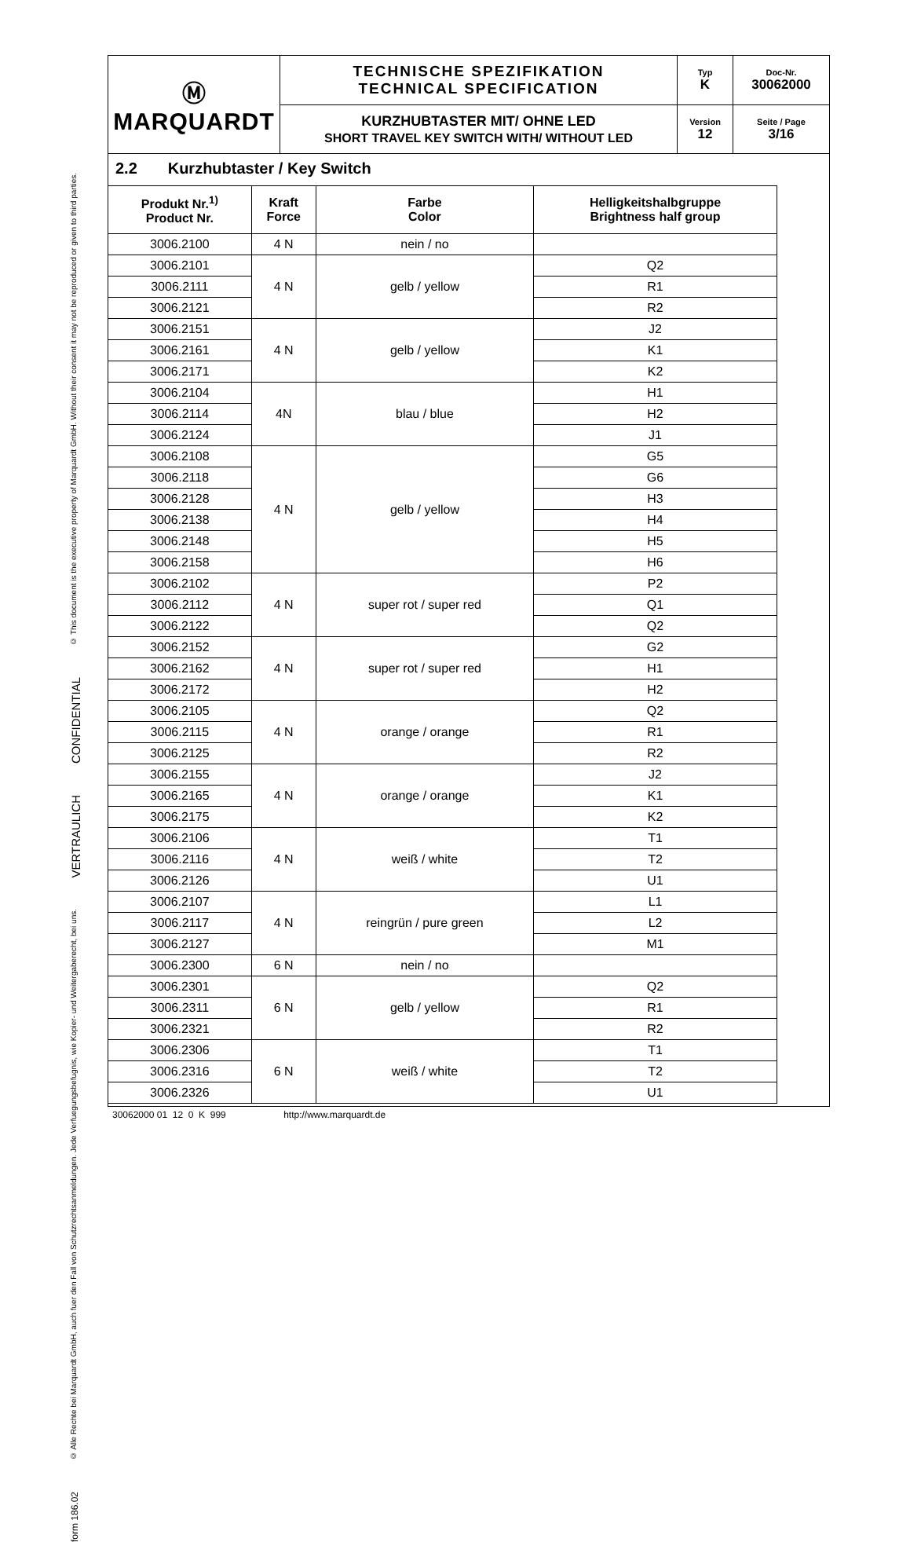| Ⓜ MARQUARDT | TECHNISCHE SPEZIFIKATION TECHNICAL SPECIFICATION | Typ K | Doc-Nr. 30062000 |
| | KURZHUBTASTER MIT/ OHNE LED SHORT TRAVEL KEY SWITCH WITH/ WITHOUT LED | Version 12 | Seite / Page 3/16 |
© This document is the executive property of Marquardt GmbH. Without their consent it may not be reproduced or given to third parties.
CONFIDENTIAL
VERTRAULICH
© Alle Rechte bei Marquardt GmbH, auch fuer den Fall von Schutzrechtsanmeldungen. Jede Verfuegungsbefugnis, wie Kopier- und Weitergaberecht, bei uns.
form 186.02
2.2 Kurzhubtaster / Key Switch
| Produkt Nr.<sup>1)</sup> Product Nr. | Kraft Force | Farbe Color | Helligkeitshalbgruppe Brightness half group |
| --- | --- | --- | --- |
| 3006.2100 | 4 N | nein / no | |
| 3006.2101 | 4 N | gelb / yellow | Q2 |
| 3006.2111 | | | R1 |
| 3006.2121 | | | R2 |
| 3006.2151 | 4 N | gelb / yellow | J2 |
| 3006.2161 | | | K1 |
| 3006.2171 | | | K2 |
| 3006.2104 | 4N | blau / blue | H1 |
| 3006.2114 | | | H2 |
| 3006.2124 | | | J1 |
| 3006.2108 | 4 N | gelb / yellow | G5 |
| 3006.2118 | | | G6 |
| 3006.2128 | | | H3 |
| 3006.2138 | | | H4 |
| 3006.2148 | | | H5 |
| 3006.2158 | | | H6 |
| 3006.2102 | 4 N | super rot / super red | P2 |
| 3006.2112 | | | Q1 |
| 3006.2122 | | | Q2 |
| 3006.2152 | 4 N | super rot / super red | G2 |
| 3006.2162 | | | H1 |
| 3006.2172 | | | H2 |
| 3006.2105 | 4 N | orange / orange | Q2 |
| 3006.2115 | | | R1 |
| 3006.2125 | | | R2 |
| 3006.2155 | 4 N | orange / orange | J2 |
| 3006.2165 | | | K1 |
| 3006.2175 | | | K2 |
| 3006.2106 | 4 N | weiß / white | T1 |
| 3006.2116 | | | T2 |
| 3006.2126 | | | U1 |
| 3006.2107 | 4 N | reingrün / pure green | L1 |
| 3006.2117 | | | L2 |
| 3006.2127 | | | M1 |
| 3006.2300 | 6 N | nein / no | |
| 3006.2301 | 6 N | gelb / yellow | Q2 |
| 3006.2311 | | | R1 |
| 3006.2321 | | | R2 |
| 3006.2306 | 6 N | weiß / white | T1 |
| 3006.2316 | | | T2 |
| 3006.2326 | | | U1 |
30062000 01 12 0 K 999 http://www.marquardt.de